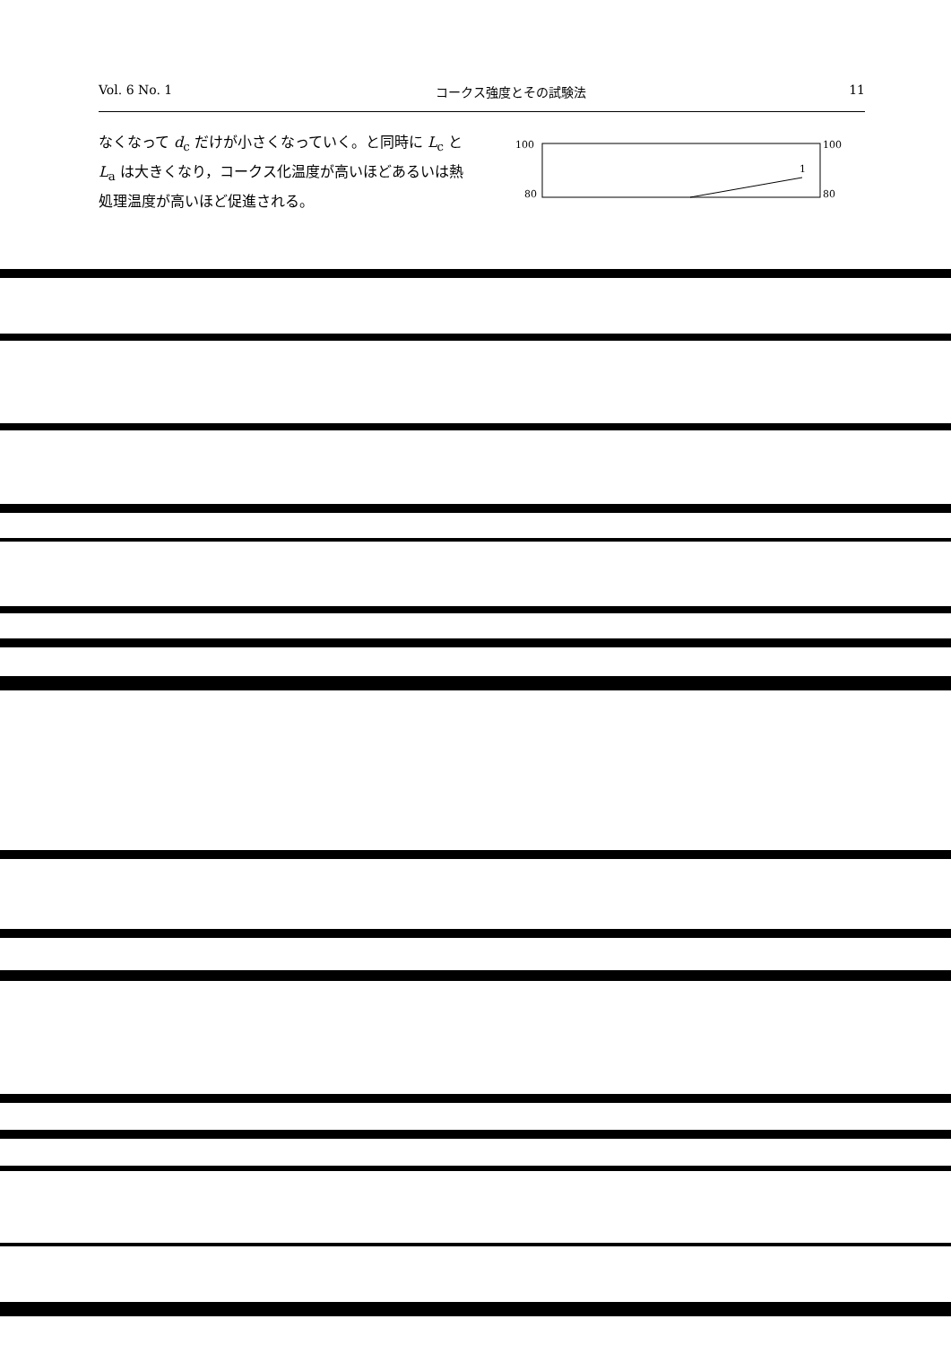Vol. 6 No. 1 コークス強度とその試験法 11
なくなって d<sub>c</sub> だけが小さくなっていく。と同時に L<sub>c</sub> と L<sub>a</sub> は大きくなり，コークス化温度が高いほどあるいは熱処理温度が高いほど促進される。
100
100
80
80
1